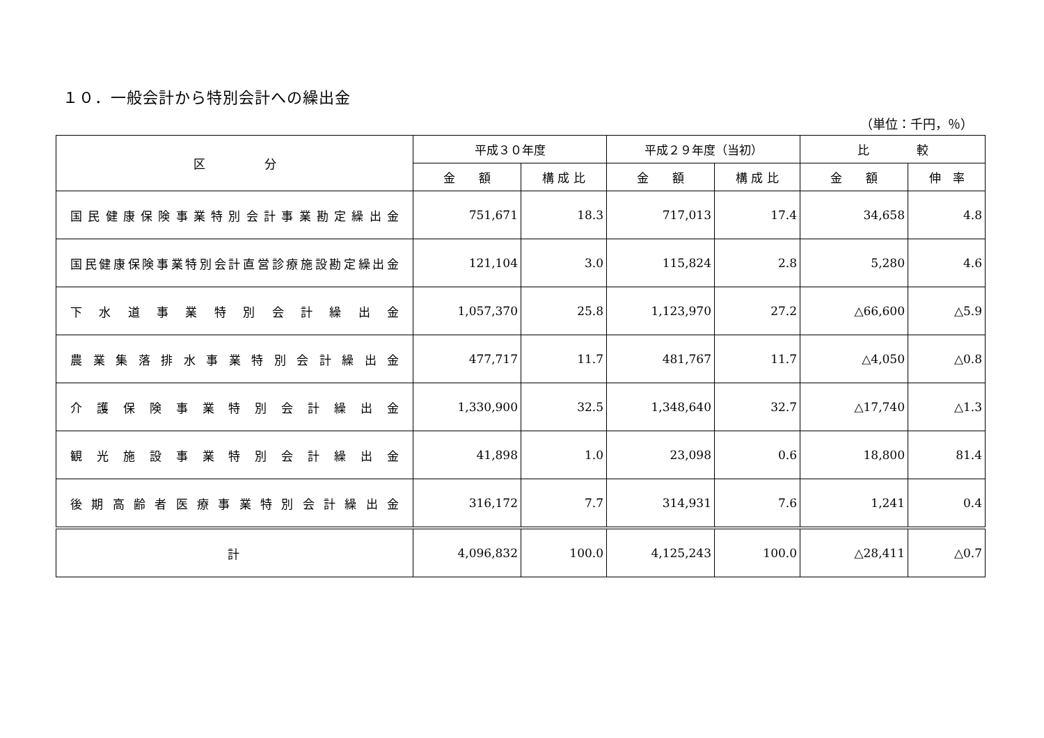１０．一般会計から特別会計への繰出金
（単位：千円，％）
| 区 分 | 平成３０年度 | | 平成２９年度（当初） | | 比 較 | |
| --- | --- | --- | --- | --- | --- | --- |
| | 金 額 | 構 成 比 | 金 額 | 構 成 比 | 金 額 | 伸 率 |
| 国民健康保険事業特別会計事業勘定繰出金 | 751,671 | 18.3 | 717,013 | 17.4 | 34,658 | 4.8 |
| 国民健康保険事業特別会計直営診療施設勘定繰出金 | 121,104 | 3.0 | 115,824 | 2.8 | 5,280 | 4.6 |
| 下水道事業特別会計繰出金 | 1,057,370 | 25.8 | 1,123,970 | 27.2 | △66,600 | △5.9 |
| 農業集落排水事業特別会計繰出金 | 477,717 | 11.7 | 481,767 | 11.7 | △4,050 | △0.8 |
| 介護保険事業特別会計繰出金 | 1,330,900 | 32.5 | 1,348,640 | 32.7 | △17,740 | △1.3 |
| 観光施設事業特別会計繰出金 | 41,898 | 1.0 | 23,098 | 0.6 | 18,800 | 81.4 |
| 後期高齢者医療事業特別会計繰出金 | 316,172 | 7.7 | 314,931 | 7.6 | 1,241 | 0.4 |
| 計 | 4,096,832 | 100.0 | 4,125,243 | 100.0 | △28,411 | △0.7 |